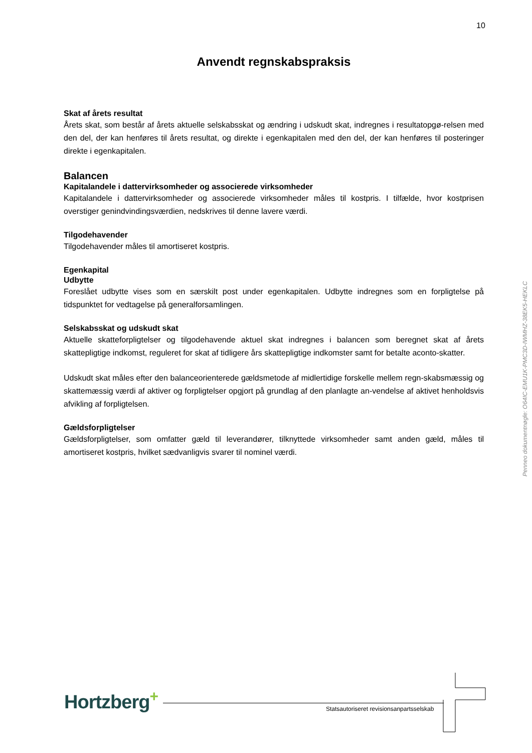10
Anvendt regnskabspraksis
Skat af årets resultat
Årets skat, som består af årets aktuelle selskabsskat og ændring i udskudt skat, indregnes i resultatopgø-relsen med den del, der kan henføres til årets resultat, og direkte i egenkapitalen med den del, der kan henføres til posteringer direkte i egenkapitalen.
Balancen
Kapitalandele i dattervirksomheder og associerede virksomheder
Kapitalandele i dattervirksomheder og associerede virksomheder måles til kostpris. I tilfælde, hvor kostprisen overstiger genindvindingsværdien, nedskrives til denne lavere værdi.
Tilgodehavender
Tilgodehavender måles til amortiseret kostpris.
Egenkapital
Udbytte
Foreslået udbytte vises som en særskilt post under egenkapitalen. Udbytte indregnes som en forpligtelse på tidspunktet for vedtagelse på generalforsamlingen.
Selskabsskat og udskudt skat
Aktuelle skatteforpligtelser og tilgodehavende aktuel skat indregnes i balancen som beregnet skat af årets skattepligtige indkomst, reguleret for skat af tidligere års skattepligtige indkomster samt for betalte aconto-skatter.
Udskudt skat måles efter den balanceorienterede gældsmetode af midlertidige forskelle mellem regn-skabsmæssig og skattemæssig værdi af aktiver og forpligtelser opgjort på grundlag af den planlagte an-vendelse af aktivet henholdsvis afvikling af forpligtelsen.
Gældsforpligtelser
Gældsforpligtelser, som omfatter gæld til leverandører, tilknyttede virksomheder samt anden gæld, måles til amortiseret kostpris, hvilket sædvanligvis svarer til nominel værdi.
Penneo dokumentnøgle: O64IC-EMU1K-PMC3D-IWMHZ-38EK5-HEKLC
Hortzberg<sup>+</sup>
Statsautoriseret revisionsanpartsselskab